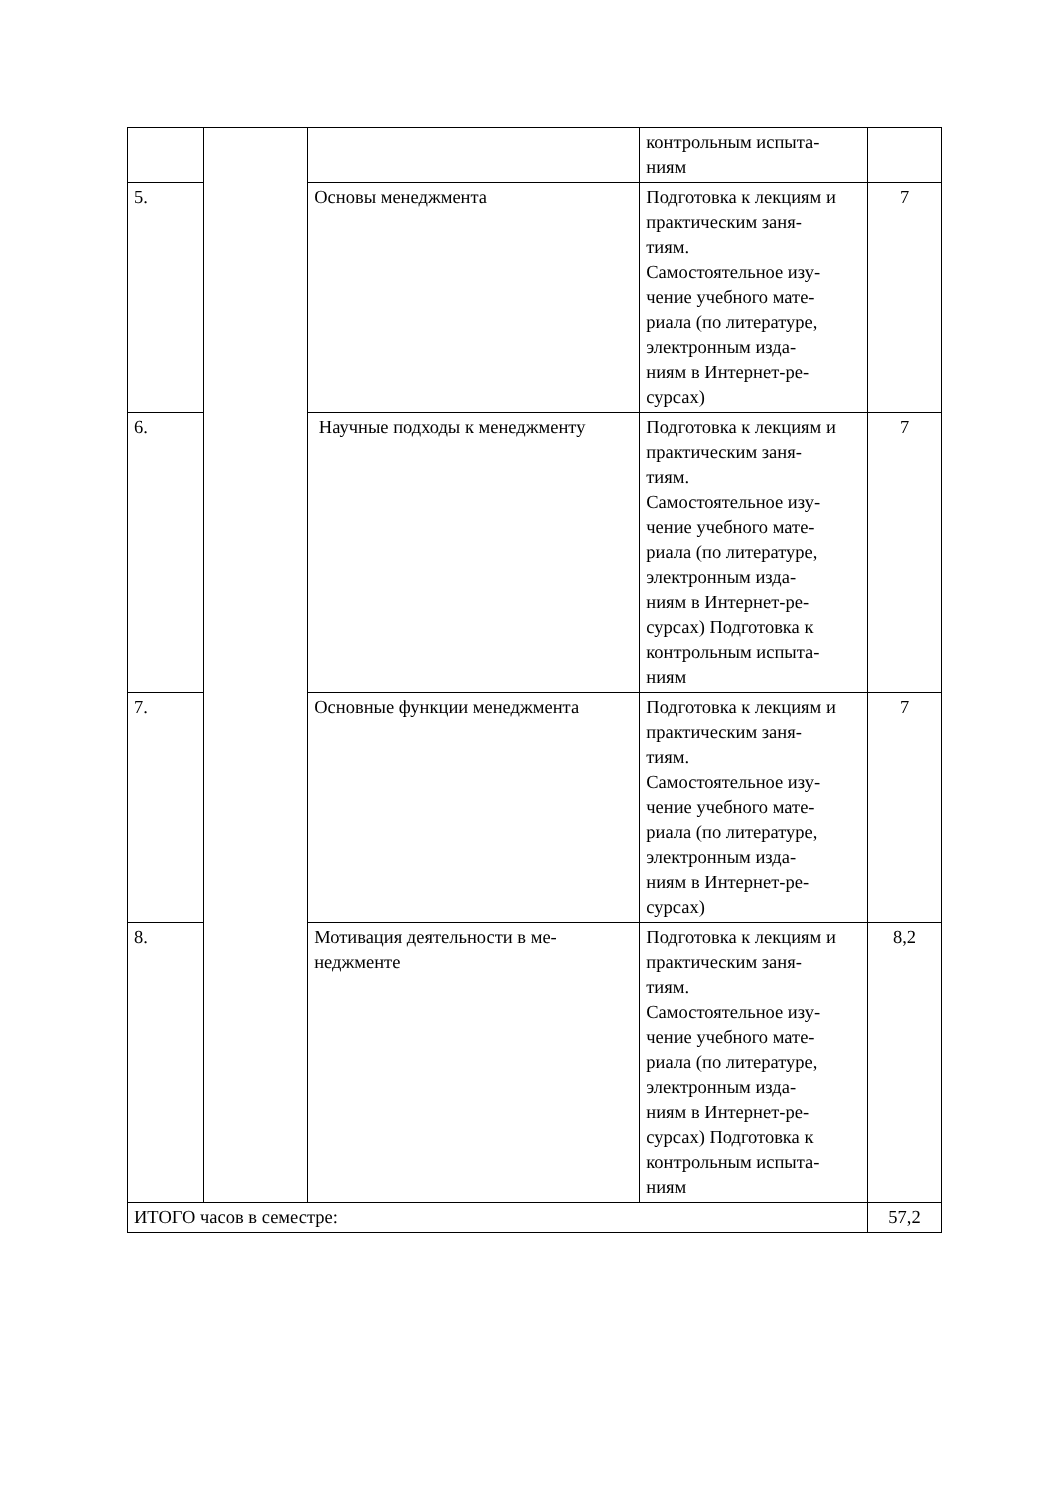| | | | контрольным испыта- ниям | |
| 5. | | Основы менеджмента | Подготовка к лекциям и практическим заня- тиям. Самостоятельное изу- чение учебного мате- риала (по литературе, электронным изда- ниям в Интернет-ре- сурсах) | 7 |
| 6. | | Научные подходы к менеджменту | Подготовка к лекциям и практическим заня- тиям. Самостоятельное изу- чение учебного мате- риала (по литературе, электронным изда- ниям в Интернет-ре- сурсах) Подготовка к контрольным испыта- ниям | 7 |
| 7. | | Основные функции менеджмента | Подготовка к лекциям и практическим заня- тиям. Самостоятельное изу- чение учебного мате- риала (по литературе, электронным изда- ниям в Интернет-ре- сурсах) | 7 |
| 8. | | Мотивация деятельности в ме- неджменте | Подготовка к лекциям и практическим заня- тиям. Самостоятельное изу- чение учебного мате- риала (по литературе, электронным изда- ниям в Интернет-ре- сурсах) Подготовка к контрольным испыта- ниям | 8,2 |
| ИТОГО часов в семестре: | | | | 57,2 |